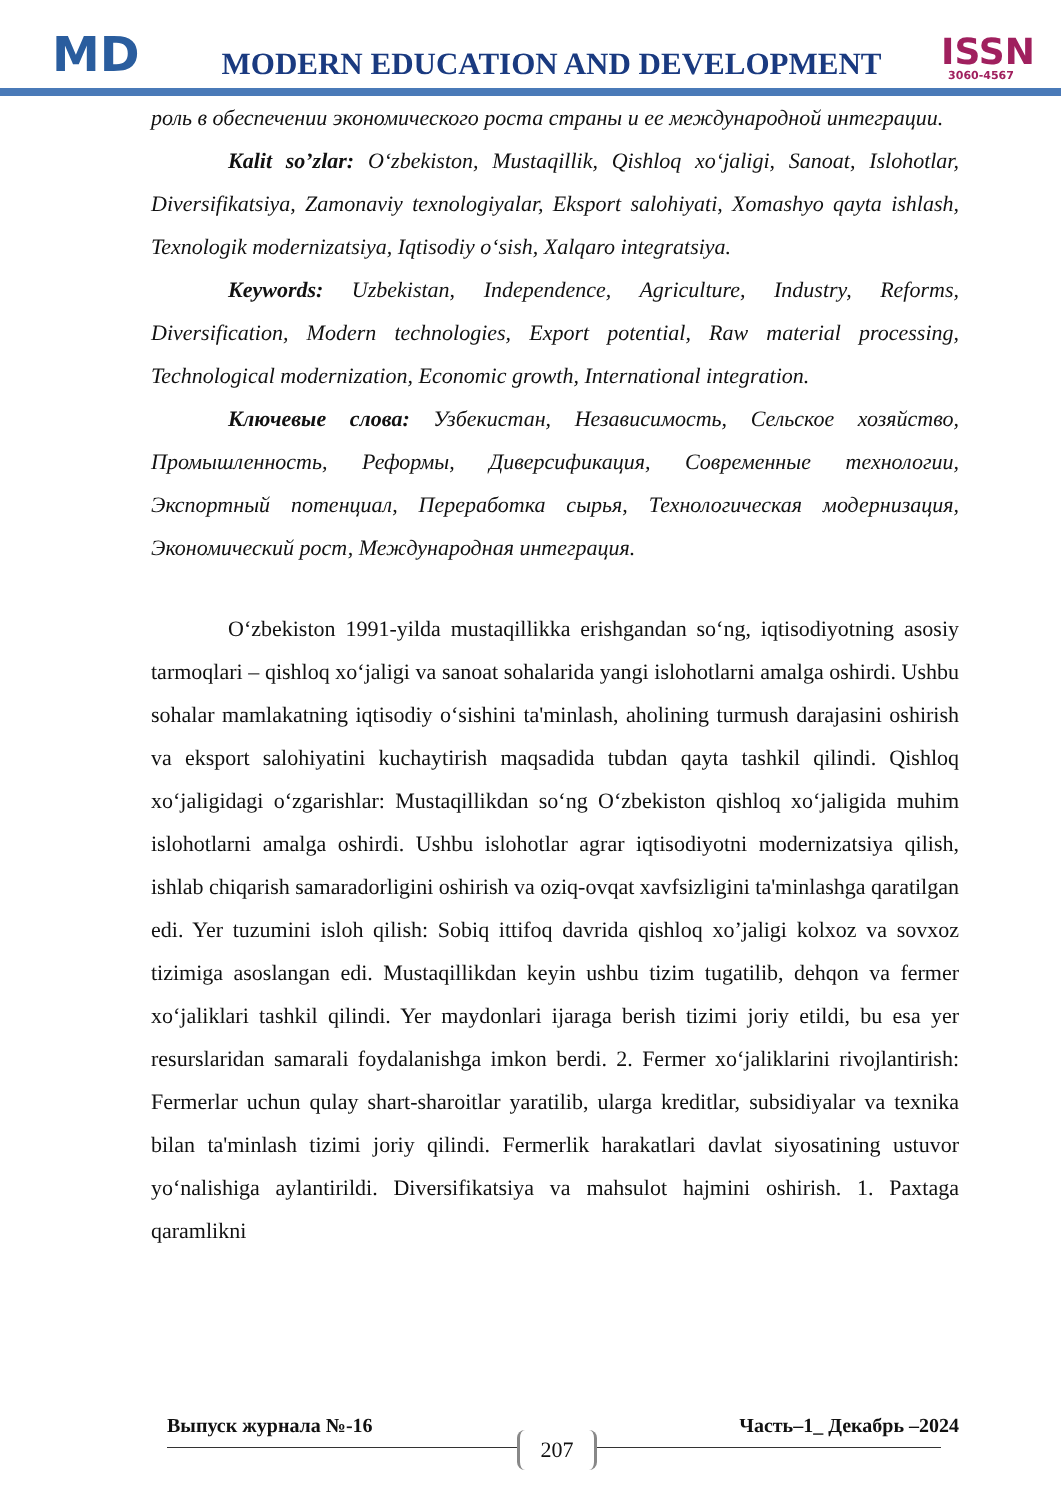MD
MODERN EDUCATION AND DEVELOPMENT
ISSN
3060-4567
роль в обеспечении экономического роста страны и ее международной интеграции.
Kalit so’zlar: O‘zbekiston, Mustaqillik, Qishloq xo‘jaligi, Sanoat, Islohotlar, Diversifikatsiya, Zamonaviy texnologiyalar, Eksport salohiyati, Xomashyo qayta ishlash, Texnologik modernizatsiya, Iqtisodiy o‘sish, Xalqaro integratsiya.
Keywords: Uzbekistan, Independence, Agriculture, Industry, Reforms, Diversification, Modern technologies, Export potential, Raw material processing, Technological modernization, Economic growth, International integration.
Ключевые слова: Узбекистан, Независимость, Сельское хозяйство, Промышленность, Реформы, Диверсификация, Современные технологии, Экспортный потенциал, Переработка сырья, Технологическая модернизация, Экономический рост, Международная интеграция.
O‘zbekiston 1991-yilda mustaqillikka erishgandan so‘ng, iqtisodiyotning asosiy tarmoqlari – qishloq xo‘jaligi va sanoat sohalarida yangi islohotlarni amalga oshirdi. Ushbu sohalar mamlakatning iqtisodiy o‘sishini ta'minlash, aholining turmush darajasini oshirish va eksport salohiyatini kuchaytirish maqsadida tubdan qayta tashkil qilindi. Qishloq xo‘jaligidagi o‘zgarishlar: Mustaqillikdan so‘ng O‘zbekiston qishloq xo‘jaligida muhim islohotlarni amalga oshirdi. Ushbu islohotlar agrar iqtisodiyotni modernizatsiya qilish, ishlab chiqarish samaradorligini oshirish va oziq-ovqat xavfsizligini ta'minlashga qaratilgan edi. Yer tuzumini isloh qilish: Sobiq ittifoq davrida qishloq xo’jaligi kolxoz va sovxoz tizimiga asoslangan edi. Mustaqillikdan keyin ushbu tizim tugatilib, dehqon va fermer xo‘jaliklari tashkil qilindi. Yer maydonlari ijaraga berish tizimi joriy etildi, bu esa yer resurslaridan samarali foydalanishga imkon berdi. 2. Fermer xo‘jaliklarini rivojlantirish: Fermerlar uchun qulay shart-sharoitlar yaratilib, ularga kreditlar, subsidiyalar va texnika bilan ta'minlash tizimi joriy qilindi. Fermerlik harakatlari davlat siyosatining ustuvor yo‘nalishiga aylantirildi. Diversifikatsiya va mahsulot hajmini oshirish. 1. Paxtaga qaramlikni
Выпуск журнала №-16 Часть–1_ Декабрь –2024
207